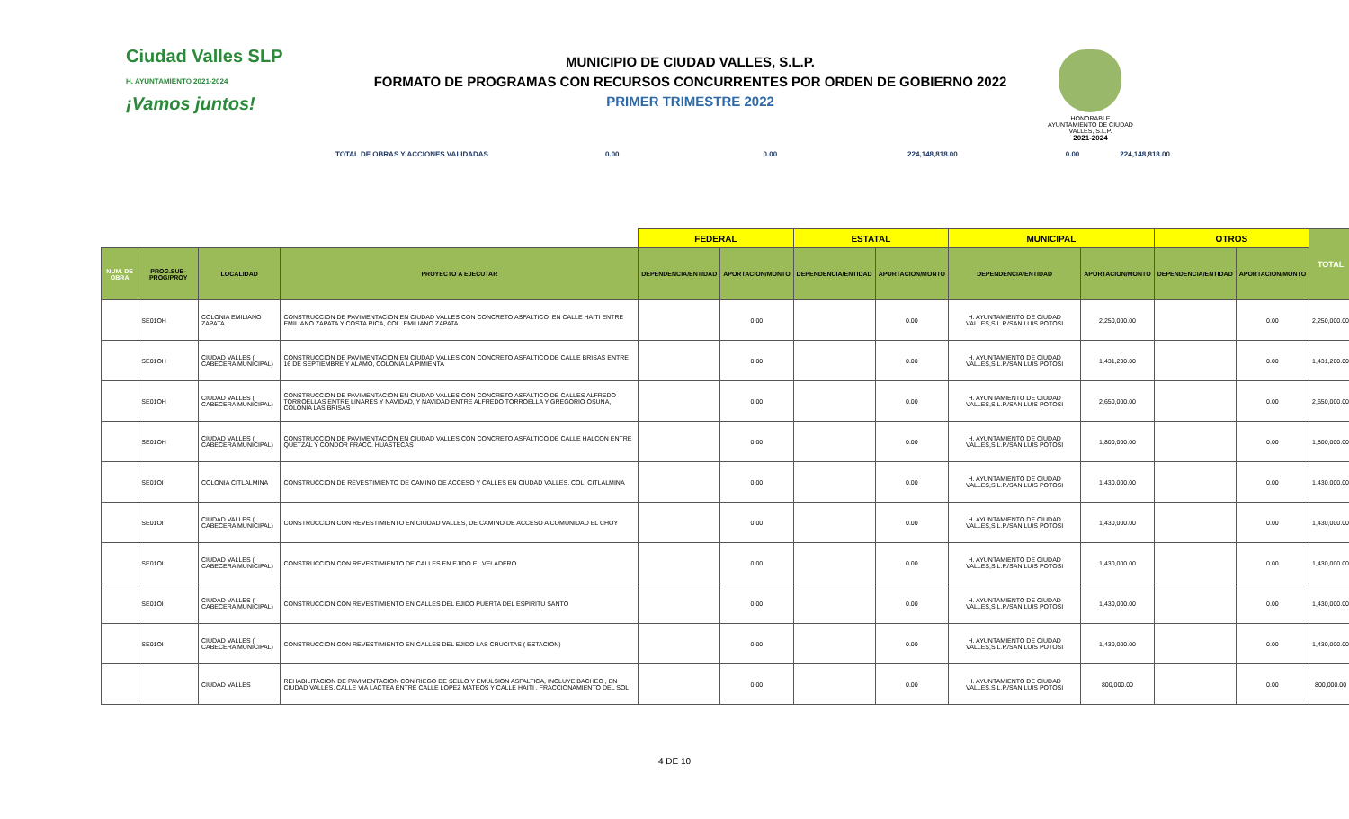Ciudad Valles SLP
H. AYUNTAMIENTO 2021-2024
¡Vamos juntos!
MUNICIPIO DE CIUDAD VALLES, S.L.P.
FORMATO DE PROGRAMAS CON RECURSOS CONCURRENTES POR ORDEN DE GOBIERNO 2022
PRIMER TRIMESTRE 2022
HONORABLE AYUNTAMIENTO DE CIUDAD VALLES, S.L.P.
2021-2024
TOTAL DE OBRAS Y ACCIONES VALIDADAS 0.00 0.00 224,148,818.00 0.00 224,148,818.00
| | | | | FEDERAL | | ESTATAL | | MUNICIPAL | | OTROS | | TOTAL |
| --- | --- | --- | --- | --- | --- | --- | --- | --- | --- | --- | --- | --- |
| NUM. DE OBRA | PROG.SUB-PROG/PROY | LOCALIDAD | PROYECTO A EJECUTAR | DEPENDENCIA/ENTIDAD | APORTACION/MONTO | DEPENDENCIA/ENTIDAD | APORTACION/MONTO | DEPENDENCIA/ENTIDAD | APORTACION/MONTO | DEPENDENCIA/ENTIDAD | APORTACION/MONTO | |
| | SE01OH | COLONIA EMILIANO ZAPATA | CONSTRUCCION DE PAVIMENTACION EN CIUDAD VALLES CON CONCRETO ASFALTICO, EN CALLE HAITI ENTRE EMILIANO ZAPATA Y COSTA RICA, COL. EMILIANO ZAPATA | | 0.00 | | 0.00 | H. AYUNTAMIENTO DE CIUDAD VALLES,S.L.P./SAN LUIS POTOSI | 2,250,000.00 | | 0.00 | 2,250,000.00 |
| | SE01OH | CIUDAD VALLES ( CABECERA MUNICIPAL) | CONSTRUCCION DE PAVIMENTACION EN CIUDAD VALLES CON CONCRETO ASFALTICO DE CALLE BRISAS ENTRE 16 DE SEPTIEMBRE Y ALAMO, COLONIA LA PIMIENTA | | 0.00 | | 0.00 | H. AYUNTAMIENTO DE CIUDAD VALLES,S.L.P./SAN LUIS POTOSI | 1,431,200.00 | | 0.00 | 1,431,200.00 |
| | SE01OH | CIUDAD VALLES ( CABECERA MUNICIPAL) | CONSTRUCCION DE PAVIMENTACION EN CIUDAD VALLES CON CONCRETO ASFALTICO DE CALLES ALFREDO TORROELLAS ENTRE LINARES Y NAVIDAD, Y NAVIDAD ENTRE ALFREDO TORROELLA Y GREGORIO OSUNA, COLONIA LAS BRISAS | | 0.00 | | 0.00 | H. AYUNTAMIENTO DE CIUDAD VALLES,S.L.P./SAN LUIS POTOSI | 2,650,000.00 | | 0.00 | 2,650,000.00 |
| | SE01OH | CIUDAD VALLES ( CABECERA MUNICIPAL) | CONSTRUCCION DE PAVIMENTACIÓN EN CIUDAD VALLES CON CONCRETO ASFALTICO DE CALLE HALCON ENTRE QUETZAL Y CONDOR FRACC. HUASTECAS | | 0.00 | | 0.00 | H. AYUNTAMIENTO DE CIUDAD VALLES,S.L.P./SAN LUIS POTOSI | 1,800,000.00 | | 0.00 | 1,800,000.00 |
| | SE01OI | COLONIA CITLALMINA | CONSTRUCCION DE REVESTIMIENTO DE CAMINO DE ACCESO Y CALLES EN CIUDAD VALLES, COL. CITLALMINA | | 0.00 | | 0.00 | H. AYUNTAMIENTO DE CIUDAD VALLES,S.L.P./SAN LUIS POTOSI | 1,430,000.00 | | 0.00 | 1,430,000.00 |
| | SE01OI | CIUDAD VALLES ( CABECERA MUNICIPAL) | CONSTRUCCION CON REVESTIMIENTO EN CIUDAD VALLES, DE CAMINO DE ACCESO A COMUNIDAD EL CHOY | | 0.00 | | 0.00 | H. AYUNTAMIENTO DE CIUDAD VALLES,S.L.P./SAN LUIS POTOSI | 1,430,000.00 | | 0.00 | 1,430,000.00 |
| | SE01OI | CIUDAD VALLES ( CABECERA MUNICIPAL) | CONSTRUCCION CON REVESTIMIENTO DE CALLES EN EJIDO EL VELADERO | | 0.00 | | 0.00 | H. AYUNTAMIENTO DE CIUDAD VALLES,S.L.P./SAN LUIS POTOSI | 1,430,000.00 | | 0.00 | 1,430,000.00 |
| | SE01OI | CIUDAD VALLES ( CABECERA MUNICIPAL) | CONSTRUCCION CON REVESTIMIENTO EN CALLES DEL EJIDO PUERTA DEL ESPIRITU SANTO | | 0.00 | | 0.00 | H. AYUNTAMIENTO DE CIUDAD VALLES,S.L.P./SAN LUIS POTOSI | 1,430,000.00 | | 0.00 | 1,430,000.00 |
| | SE01OI | CIUDAD VALLES ( CABECERA MUNICIPAL) | CONSTRUCCION CON REVESTIMIENTO EN CALLES DEL EJIDO LAS CRUCITAS ( ESTACION) | | 0.00 | | 0.00 | H. AYUNTAMIENTO DE CIUDAD VALLES,S.L.P./SAN LUIS POTOSI | 1,430,000.00 | | 0.00 | 1,430,000.00 |
| | | CIUDAD VALLES | REHABILITACION DE PAVIMENTACION CON RIEGO DE SELLO Y EMULSION ASFALTICA, INCLUYE BACHEO , EN CIUDAD VALLES, CALLE VIA LACTEA ENTRE CALLE LOPEZ MATEOS Y CALLE HAITI , FRACCIONAMIENTO DEL SOL | | 0.00 | | 0.00 | H. AYUNTAMIENTO DE CIUDAD VALLES,S.L.P./SAN LUIS POTOSI | 800,000.00 | | 0.00 | 800,000.00 |
4 DE 10